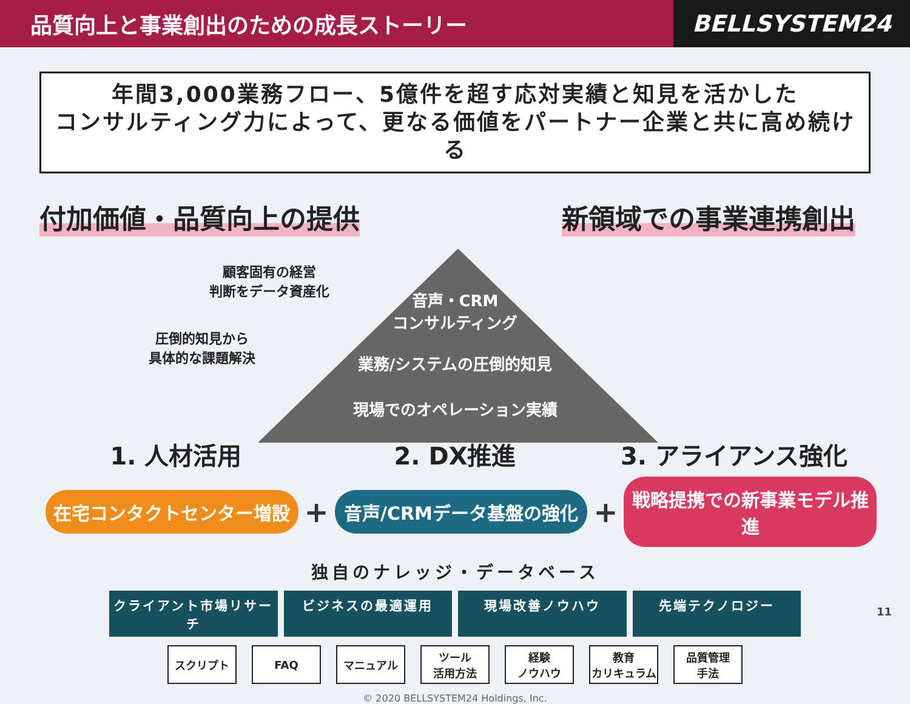品質向上と事業創出のための成長ストーリー
BELLSYSTEM24
年間3,000業務フロー、5億件を超す応対実績と知見を活かした
コンサルティング力によって、更なる価値をパートナー企業と共に高め続ける
付加価値・品質向上の提供 新領域での事業連携創出
顧客固有の経営
判断をデータ資産化
圧倒的知見から
具体的な課題解決
音声・CRM
コンサルティング
業務/システムの圧倒的知見
現場でのオペレーション実績
1. 人材活用 2. DX推進 3. アライアンス強化
在宅コンタクトセンター増設
+
音声/CRMデータ基盤の強化
+
戦略提携での新事業モデル推進
独自のナレッジ・データベース
クライアント市場リサーチ ビジネスの最適運用 現場改善ノウハウ 先端テクノロジー
スクリプト FAQ マニュアル ツール
活用方法
経験
ノウハウ
教育
カリキュラム
品質管理
手法
© 2020 BELLSYSTEM24 Holdings, Inc.
11